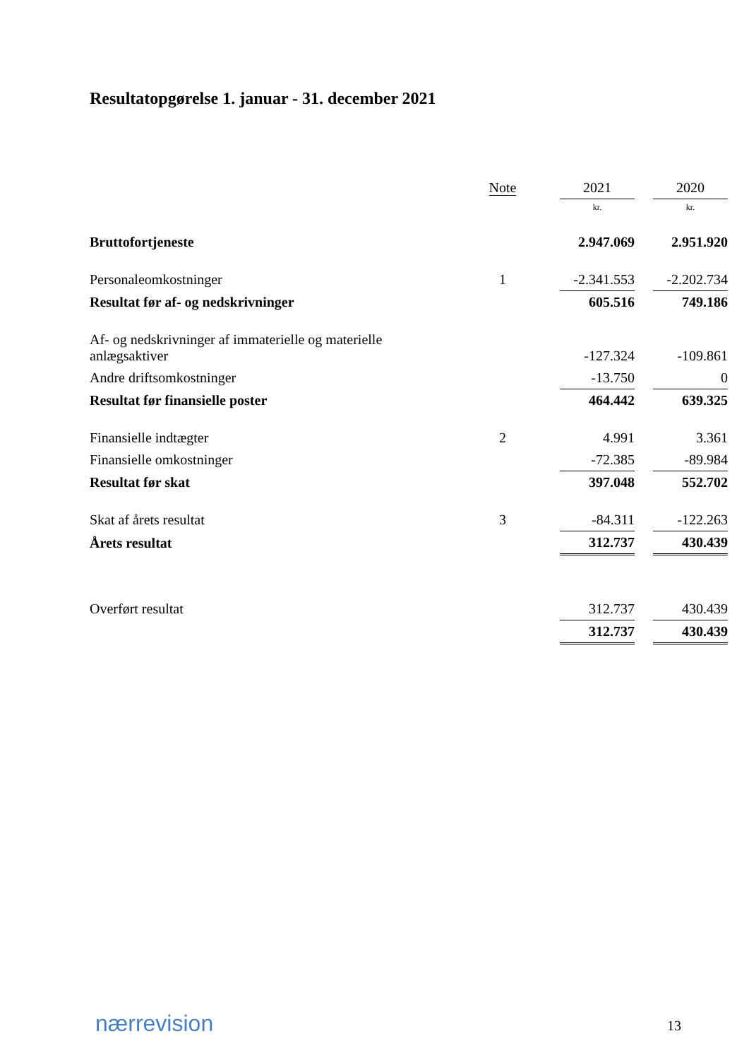Resultatopgørelse 1. januar - 31. december 2021
| | Note | | 2021 | | 2020 |
| --- | --- | --- | --- | --- | --- |
| | | | kr. | | kr. |
| Bruttofortjeneste | | | 2.947.069 | | 2.951.920 |
| Personaleomkostninger | 1 | | -2.341.553 | | -2.202.734 |
| Resultat før af- og nedskrivninger | | | 605.516 | | 749.186 |
| Af- og nedskrivninger af immaterielle og materielle anlægsaktiver | | | -127.324 | | -109.861 |
| Andre driftsomkostninger | | | -13.750 | | 0 |
| Resultat før finansielle poster | | | 464.442 | | 639.325 |
| Finansielle indtægter | 2 | | 4.991 | | 3.361 |
| Finansielle omkostninger | | | -72.385 | | -89.984 |
| Resultat før skat | | | 397.048 | | 552.702 |
| Skat af årets resultat | 3 | | -84.311 | | -122.263 |
| Årets resultat | | | 312.737 | | 430.439 |
| Overført resultat | | | 312.737 | | 430.439 |
| | | | 312.737 | | 430.439 |
nærrevision 13